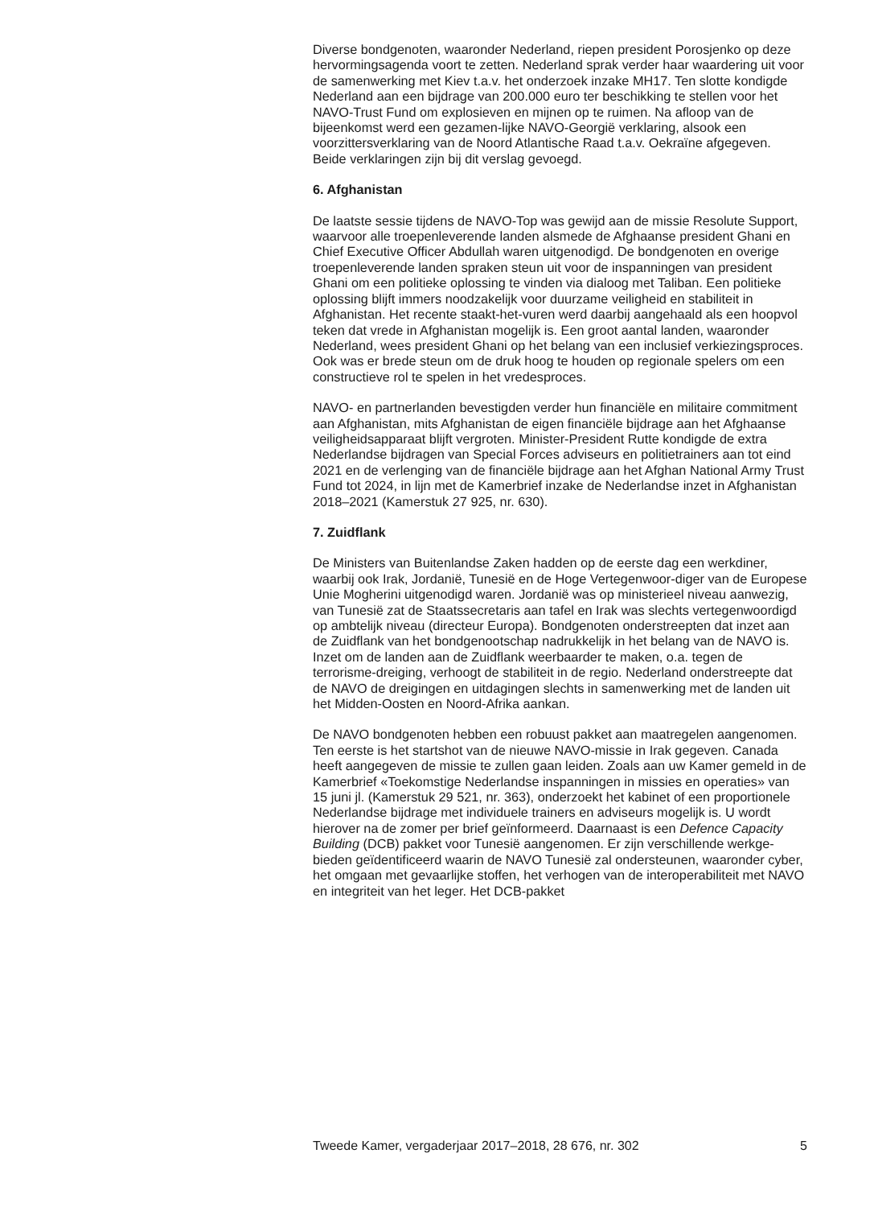Diverse bondgenoten, waaronder Nederland, riepen president Porosjenko op deze hervormingsagenda voort te zetten. Nederland sprak verder haar waardering uit voor de samenwerking met Kiev t.a.v. het onderzoek inzake MH17. Ten slotte kondigde Nederland aan een bijdrage van 200.000 euro ter beschikking te stellen voor het NAVO-Trust Fund om explosieven en mijnen op te ruimen. Na afloop van de bijeenkomst werd een gezamen-lijke NAVO-Georgië verklaring, alsook een voorzittersverklaring van de Noord Atlantische Raad t.a.v. Oekraïne afgegeven. Beide verklaringen zijn bij dit verslag gevoegd.
6. Afghanistan
De laatste sessie tijdens de NAVO-Top was gewijd aan de missie Resolute Support, waarvoor alle troepenleverende landen alsmede de Afghaanse president Ghani en Chief Executive Officer Abdullah waren uitgenodigd. De bondgenoten en overige troepenleverende landen spraken steun uit voor de inspanningen van president Ghani om een politieke oplossing te vinden via dialoog met Taliban. Een politieke oplossing blijft immers noodzakelijk voor duurzame veiligheid en stabiliteit in Afghanistan. Het recente staakt-het-vuren werd daarbij aangehaald als een hoopvol teken dat vrede in Afghanistan mogelijk is. Een groot aantal landen, waaronder Nederland, wees president Ghani op het belang van een inclusief verkiezingsproces. Ook was er brede steun om de druk hoog te houden op regionale spelers om een constructieve rol te spelen in het vredesproces.
NAVO- en partnerlanden bevestigden verder hun financiële en militaire commitment aan Afghanistan, mits Afghanistan de eigen financiële bijdrage aan het Afghaanse veiligheidsapparaat blijft vergroten. Minister-President Rutte kondigde de extra Nederlandse bijdragen van Special Forces adviseurs en politietrainers aan tot eind 2021 en de verlenging van de financiële bijdrage aan het Afghan National Army Trust Fund tot 2024, in lijn met de Kamerbrief inzake de Nederlandse inzet in Afghanistan 2018–2021 (Kamerstuk 27 925, nr. 630).
7. Zuidflank
De Ministers van Buitenlandse Zaken hadden op de eerste dag een werkdiner, waarbij ook Irak, Jordanië, Tunesië en de Hoge Vertegenwoor-diger van de Europese Unie Mogherini uitgenodigd waren. Jordanië was op ministerieel niveau aanwezig, van Tunesië zat de Staatssecretaris aan tafel en Irak was slechts vertegenwoordigd op ambtelijk niveau (directeur Europa). Bondgenoten onderstreepten dat inzet aan de Zuidflank van het bondgenootschap nadrukkelijk in het belang van de NAVO is. Inzet om de landen aan de Zuidflank weerbaarder te maken, o.a. tegen de terrorisme-dreiging, verhoogt de stabiliteit in de regio. Nederland onderstreepte dat de NAVO de dreigingen en uitdagingen slechts in samenwerking met de landen uit het Midden-Oosten en Noord-Afrika aankan.
De NAVO bondgenoten hebben een robuust pakket aan maatregelen aangenomen. Ten eerste is het startshot van de nieuwe NAVO-missie in Irak gegeven. Canada heeft aangegeven de missie te zullen gaan leiden. Zoals aan uw Kamer gemeld in de Kamerbrief «Toekomstige Nederlandse inspanningen in missies en operaties» van 15 juni jl. (Kamerstuk 29 521, nr. 363), onderzoekt het kabinet of een proportionele Nederlandse bijdrage met individuele trainers en adviseurs mogelijk is. U wordt hierover na de zomer per brief geïnformeerd. Daarnaast is een Defence Capacity Building (DCB) pakket voor Tunesië aangenomen. Er zijn verschillende werkge-bieden geïdentificeerd waarin de NAVO Tunesië zal ondersteunen, waaronder cyber, het omgaan met gevaarlijke stoffen, het verhogen van de interoperabiliteit met NAVO en integriteit van het leger. Het DCB-pakket
Tweede Kamer, vergaderjaar 2017–2018, 28 676, nr. 302 5